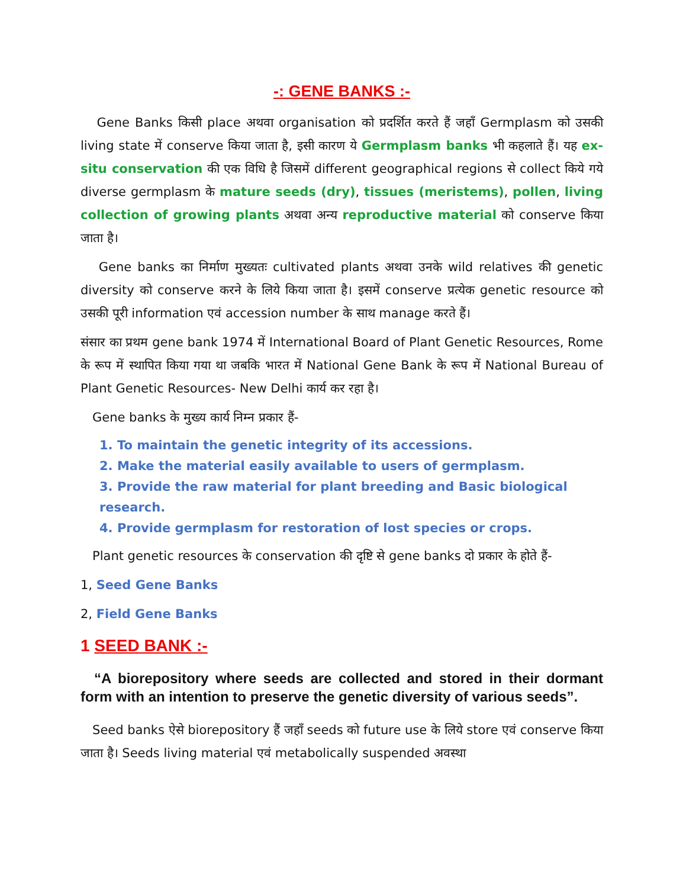-: GENE BANKS :-
Gene Banks किसी place अथवा organisation को प्रदर्शित करते हैं जहाँ Germplasm को उसकी living state में conserve किया जाता है, इसी कारण ये Germplasm banks भी कहलाते हैं। यह ex- situ conservation की एक विधि है जिसमें different geographical regions से collect किये गये diverse germplasm के mature seeds (dry), tissues (meristems), pollen, living collection of growing plants अथवा अन्य reproductive material को conserve किया जाता है।
Gene banks का निर्माण मुख्यतः cultivated plants अथवा उनके wild relatives की genetic diversity को conserve करने के लिये किया जाता है। इसमें conserve प्रत्येक genetic resource को उसकी पूरी information एवं accession number के साथ manage करते हैं।
संसार का प्रथम gene bank 1974 में International Board of Plant Genetic Resources, Rome के रूप में स्थापित किया गया था जबकि भारत में National Gene Bank के रूप में National Bureau of Plant Genetic Resources- New Delhi कार्य कर रहा है।
Gene banks के मुख्य कार्य निम्न प्रकार हैं-
1. To maintain the genetic integrity of its accessions.
2. Make the material easily available to users of germplasm.
3. Provide the raw material for plant breeding and Basic biological research.
4. Provide germplasm for restoration of lost species or crops.
Plant genetic resources के conservation की दृष्टि से gene banks दो प्रकार के होते हैं-
1, Seed Gene Banks
2, Field Gene Banks
1 SEED BANK :-
“A biorepository where seeds are collected and stored in their dormant form with an intention to preserve the genetic diversity of various seeds”.
Seed banks ऐसे biorepository हैं जहाँ seeds को future use के लिये store एवं conserve किया जाता है। Seeds living material एवं metabolically suspended अवस्था